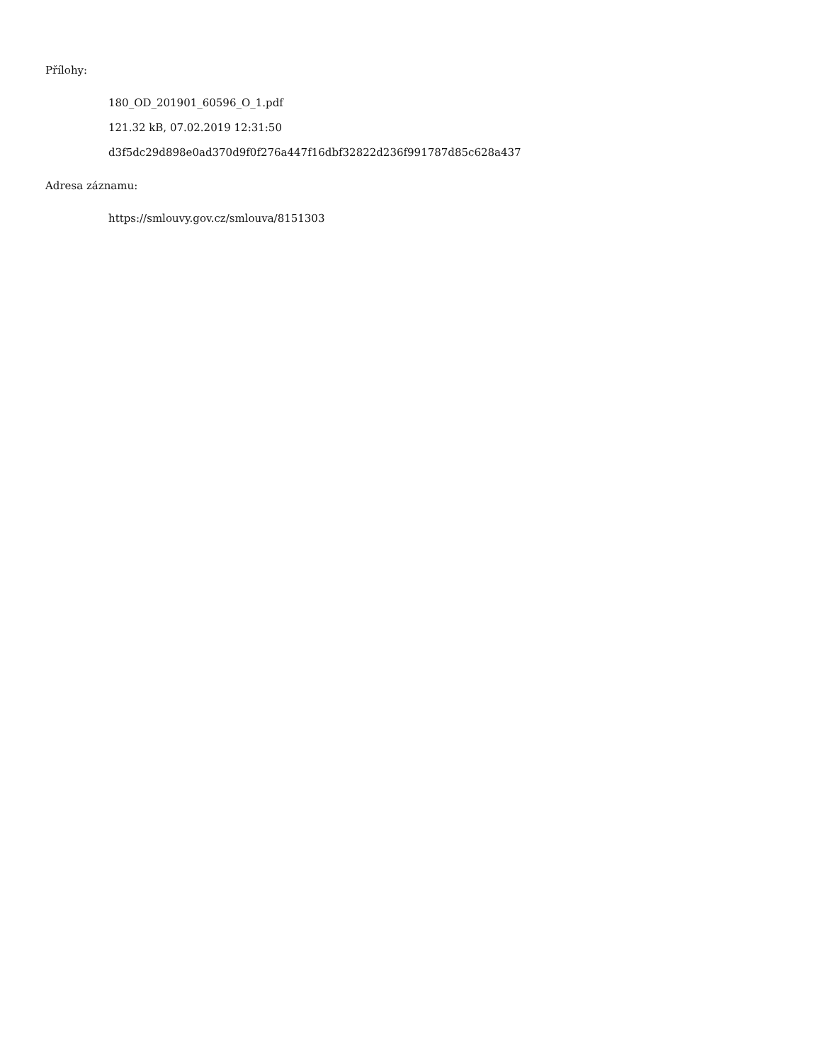Přílohy:
180_OD_201901_60596_O_1.pdf
121.32 kB, 07.02.2019 12:31:50
d3f5dc29d898e0ad370d9f0f276a447f16dbf32822d236f991787d85c628a437
Adresa záznamu:
https://smlouvy.gov.cz/smlouva/8151303